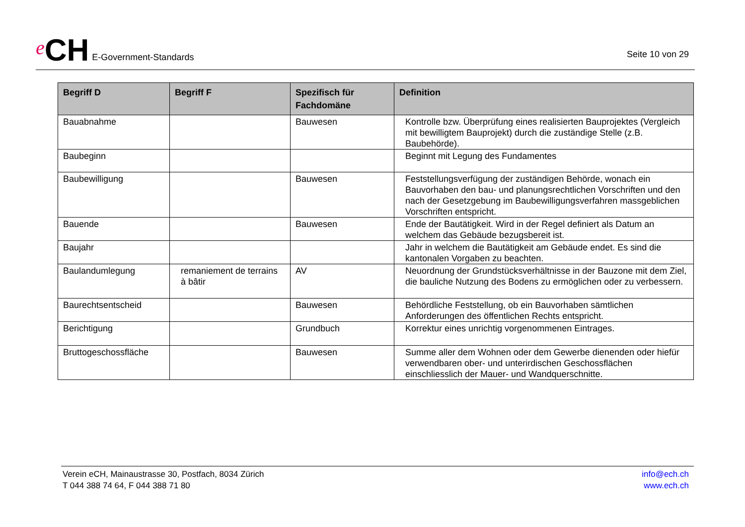e CH E-Government-Standards
Seite 10 von 29
| Begriff D | Begriff F | Spezifisch für Fachdomäne | Definition |
| --- | --- | --- | --- |
| Bauabnahme | | Bauwesen | Kontrolle bzw. Überprüfung eines realisierten Bauprojektes (Vergleich mit bewilligtem Bauprojekt) durch die zuständige Stelle (z.B. Baubehörde). |
| Baubeginn | | | Beginnt mit Legung des Fundamentes |
| Baubewilligung | | Bauwesen | Feststellungsverfügung der zuständigen Behörde, wonach ein Bauvorhaben den bau- und planungsrechtlichen Vorschriften und den nach der Gesetzgebung im Baubewilligungsverfahren massgeblichen Vorschriften entspricht. |
| Bauende | | Bauwesen | Ende der Bautätigkeit. Wird in der Regel definiert als Datum an welchem das Gebäude bezugsbereit ist. |
| Baujahr | | | Jahr in welchem die Bautätigkeit am Gebäude endet. Es sind die kantonalen Vorgaben zu beachten. |
| Baulandumlegung | remaniement de terrains à bâtir | AV | Neuordnung der Grundstücksverhältnisse in der Bauzone mit dem Ziel, die bauliche Nutzung des Bodens zu ermöglichen oder zu verbessern. |
| Baurechtsentscheid | | Bauwesen | Behördliche Feststellung, ob ein Bauvorhaben sämtlichen Anforderungen des öffentlichen Rechts entspricht. |
| Berichtigung | | Grundbuch | Korrektur eines unrichtig vorgenommenen Eintrages. |
| Bruttogeschossfläche | | Bauwesen | Summe aller dem Wohnen oder dem Gewerbe dienenden oder hiefür verwendbaren ober- und unterirdischen Geschossflächen einschliesslich der Mauer- und Wandquerschnitte. |
Verein eCH, Mainaustrasse 30, Postfach, 8034 Zürich
T 044 388 74 64, F 044 388 71 80
info@ech.ch
www.ech.ch